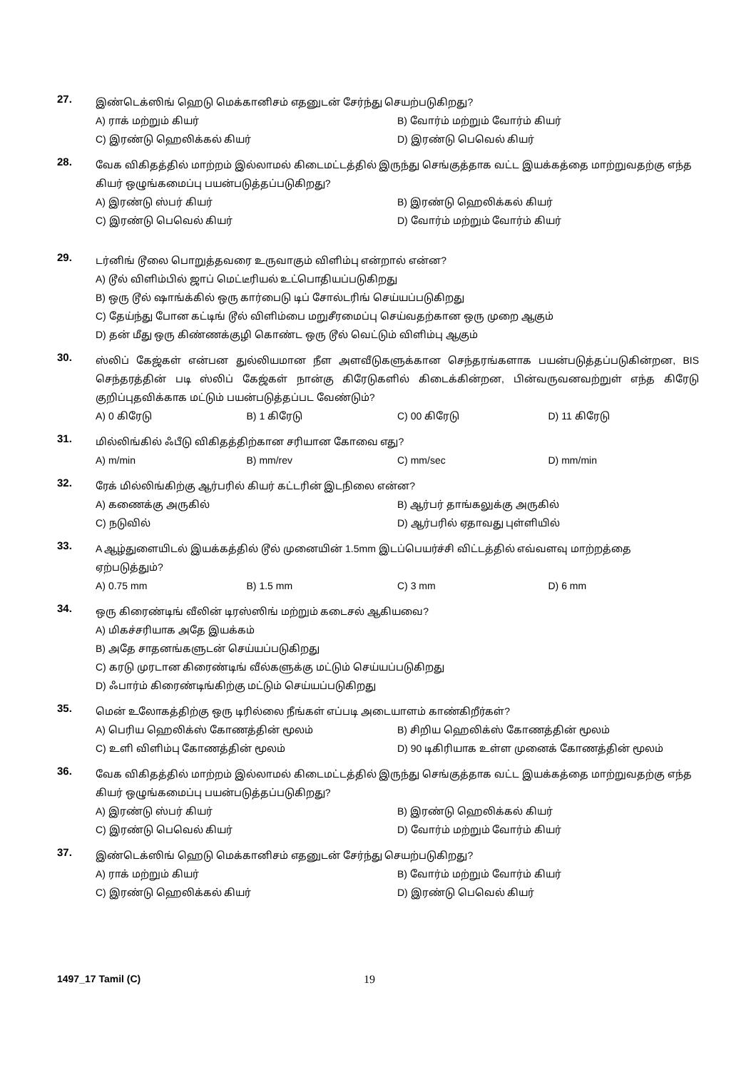27.
இண்டெக்ஸிங் ஹெடு மெக்கானிசம் எதனுடன் சேர்ந்து செயற்படுகிறது?
A) ராக் மற்றும் கியர்
B) வோர்ம் மற்றும் வோர்ம் கியர்
C) இரண்டு ஹெலிக்கல் கியர்
D) இரண்டு பெவெல் கியர்
28.
வேக விகிதத்தில் மாற்றம் இல்லாமல் கிடைமட்டத்தில் இருந்து செங்குத்தாக வட்ட இயக்கத்தை மாற்றுவதற்கு எந்த கியர் ஒழுங்கமைப்பு பயன்படுத்தப்படுகிறது?
A) இரண்டு ஸ்பர் கியர்
B) இரண்டு ஹெலிக்கல் கியர்
C) இரண்டு பெவெல் கியர்
D) வோர்ம் மற்றும் வோர்ம் கியர்
29.
டர்னிங் டூலை பொறுத்தவரை உருவாகும் விளிம்பு என்றால் என்ன?
A) டூல் விளிம்பில் ஜாப் மெட்டீரியல் உட்பொதியப்படுகிறது
B) ஒரு டூல் ஷாங்க்கில் ஒரு கார்பைடு டிப் சோல்டரிங் செய்யப்படுகிறது
C) தேய்ந்து போன கட்டிங் டூல் விளிம்பை மறுசீரமைப்பு செய்வதற்கான ஒரு முறை ஆகும்
D) தன் மீது ஒரு கிண்ணக்குழி கொண்ட ஒரு டூல் வெட்டும் விளிம்பு ஆகும்
30.
ஸ்லிப் கேஜ்கள் என்பன துல்லியமான நீள அளவீடுகளுக்கான செந்தரங்களாக பயன்படுத்தப்படுகின்றன, BIS செந்தரத்தின் படி ஸ்லிப் கேஜ்கள் நான்கு கிரேடுகளில் கிடைக்கின்றன, பின்வருவனவற்றுள் எந்த கிரேடு குறிப்புதவிக்காக மட்டும் பயன்படுத்தப்பட வேண்டும்?
A) 0 கிரேடு
B) 1 கிரேடு
C) 00 கிரேடு
D) 11 கிரேடு
31.
மில்லிங்கில் ஃபீடு விகிதத்திற்கான சரியான கோவை எது?
A) m/min
B) mm/rev
C) mm/sec
D) mm/min
32.
ரேக் மில்லிங்கிற்கு ஆர்பரில் கியர் கட்டரின் இடநிலை என்ன?
A) கணைக்கு அருகில்
B) ஆர்பர் தாங்கலுக்கு அருகில்
C) நடுவில்
D) ஆர்பரில் ஏதாவது புள்ளியில்
33.
A ஆழ்துளையிடல் இயக்கத்தில் டூல் முனையின் 1.5mm இடப்பெயர்ச்சி விட்டத்தில் எவ்வளவு மாற்றத்தை ஏற்படுத்தும்?
A) 0.75 mm
B) 1.5 mm
C) 3 mm
D) 6 mm
34.
ஒரு கிரைண்டிங் வீலின் டிரஸ்ஸிங் மற்றும் கடைசல் ஆகியவை?
A) மிகச்சரியாக அதே இயக்கம்
B) அதே சாதனங்களுடன் செய்யப்படுகிறது
C) கரடு முரடான கிரைண்டிங் வீல்களுக்கு மட்டும் செய்யப்படுகிறது
D) ஃபார்ம் கிரைண்டிங்கிற்கு மட்டும் செய்யப்படுகிறது
35.
மென் உலோகத்திற்கு ஒரு டிரில்லை நீங்கள் எப்படி அடையாளம் காண்கிறீர்கள்?
A) பெரிய ஹெலிக்ஸ் கோணத்தின் மூலம்
B) சிறிய ஹெலிக்ஸ் கோணத்தின் மூலம்
C) உளி விளிம்பு கோணத்தின் மூலம்
D) 90 டிகிரியாக உள்ள முனைக் கோணத்தின் மூலம்
36.
வேக விகிதத்தில் மாற்றம் இல்லாமல் கிடைமட்டத்தில் இருந்து செங்குத்தாக வட்ட இயக்கத்தை மாற்றுவதற்கு எந்த கியர் ஒழுங்கமைப்பு பயன்படுத்தப்படுகிறது?
A) இரண்டு ஸ்பர் கியர்
B) இரண்டு ஹெலிக்கல் கியர்
C) இரண்டு பெவெல் கியர்
D) வோர்ம் மற்றும் வோர்ம் கியர்
37.
இண்டெக்ஸிங் ஹெடு மெக்கானிசம் எதனுடன் சேர்ந்து செயற்படுகிறது?
A) ராக் மற்றும் கியர்
B) வோர்ம் மற்றும் வோர்ம் கியர்
C) இரண்டு ஹெலிக்கல் கியர்
D) இரண்டு பெவெல் கியர்
1497_17 Tamil (C) 19